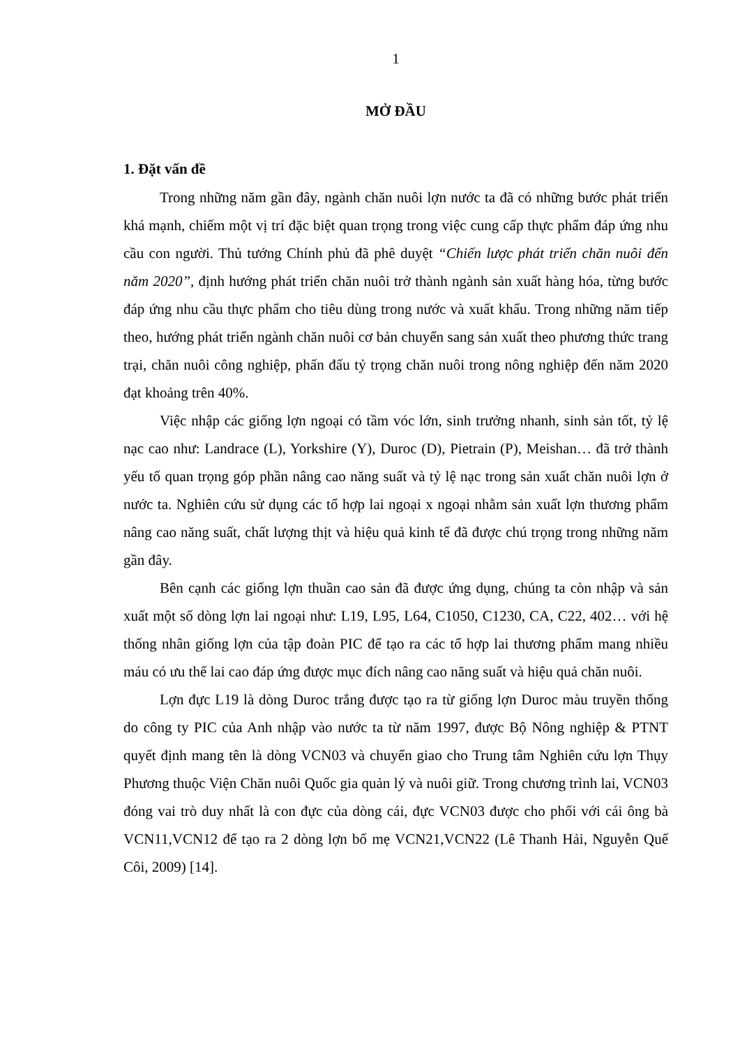1
MỞ ĐẦU
1. Đặt vấn đề
Trong những năm gần đây, ngành chăn nuôi lợn nước ta đã có những bước phát triển khá mạnh, chiếm một vị trí đặc biệt quan trọng trong việc cung cấp thực phẩm đáp ứng nhu cầu con người. Thủ tướng Chính phủ đã phê duyệt “Chiến lược phát triển chăn nuôi đến năm 2020”, định hướng phát triển chăn nuôi trở thành ngành sản xuất hàng hóa, từng bước đáp ứng nhu cầu thực phẩm cho tiêu dùng trong nước và xuất khẩu. Trong những năm tiếp theo, hướng phát triển ngành chăn nuôi cơ bản chuyển sang sản xuất theo phương thức trang trại, chăn nuôi công nghiệp, phấn đấu tỷ trọng chăn nuôi trong nông nghiệp đến năm 2020 đạt khoảng trên 40%.
Việc nhập các giống lợn ngoại có tầm vóc lớn, sinh trưởng nhanh, sinh sản tốt, tỷ lệ nạc cao như: Landrace (L), Yorkshire (Y), Duroc (D), Pietrain (P), Meishan… đã trở thành yếu tố quan trọng góp phần nâng cao năng suất và tỷ lệ nạc trong sản xuất chăn nuôi lợn ở nước ta. Nghiên cứu sử dụng các tổ hợp lai ngoại x ngoại nhằm sản xuất lợn thương phẩm nâng cao năng suất, chất lượng thịt và hiệu quả kinh tế đã được chú trọng trong những năm gần đây.
Bên cạnh các giống lợn thuần cao sản đã được ứng dụng, chúng ta còn nhập và sản xuất một số dòng lợn lai ngoại như: L19, L95, L64, C1050, C1230, CA, C22, 402… với hệ thống nhân giống lợn của tập đoàn PIC để tạo ra các tổ hợp lai thương phẩm mang nhiều máu có ưu thế lai cao đáp ứng được mục đích nâng cao năng suất và hiệu quả chăn nuôi.
Lợn đực L19 là dòng Duroc trắng được tạo ra từ giống lợn Duroc màu truyền thống do công ty PIC của Anh nhập vào nước ta từ năm 1997, được Bộ Nông nghiệp & PTNT quyết định mang tên là dòng VCN03 và chuyển giao cho Trung tâm Nghiên cứu lợn Thụy Phương thuộc Viện Chăn nuôi Quốc gia quản lý và nuôi giữ. Trong chương trình lai, VCN03 đóng vai trò duy nhất là con đực của dòng cái, đực VCN03 được cho phối với cái ông bà VCN11,VCN12 để tạo ra 2 dòng lợn bố mẹ VCN21,VCN22 (Lê Thanh Hải, Nguyễn Quế Côi, 2009) [14].